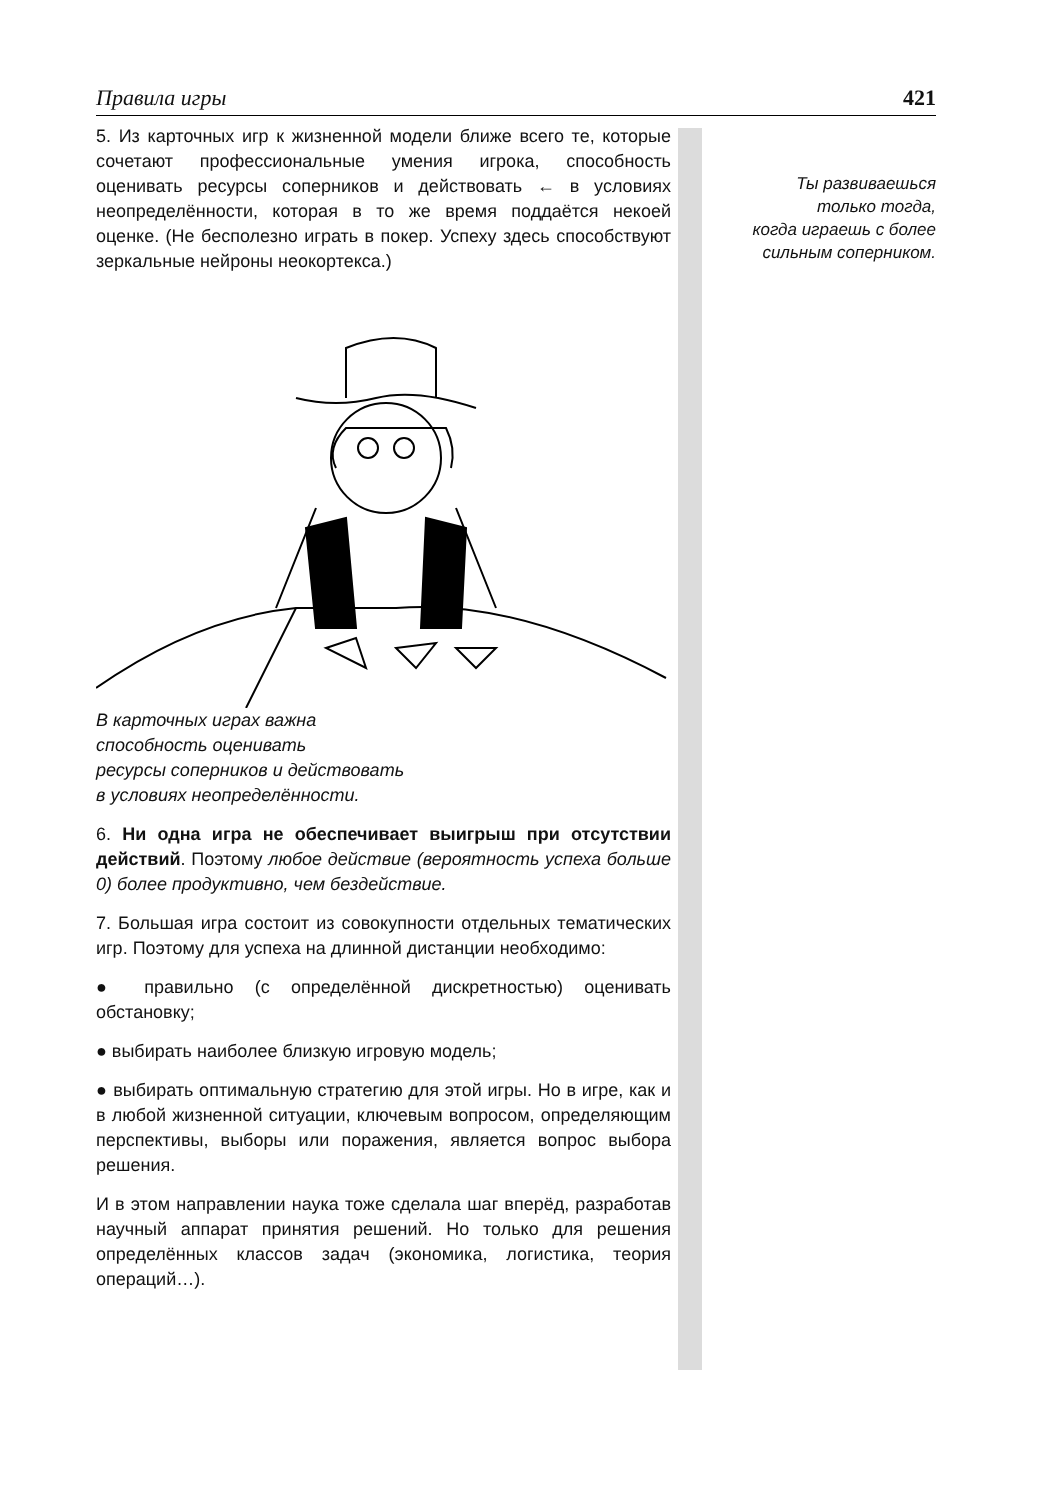Правила игры 421
5. Из карточных игр к жизненной модели ближе всего те, которые сочетают профессиональные умения игрока, способность оценивать ресурсы соперников и действовать ← в условиях неопределённости, которая в то же время поддаётся некоей оценке. (Не бесполезно играть в покер. Успеху здесь способствуют зеркальные нейроны неокортекса.)
В карточных играх важна
способность оценивать
ресурсы соперников и действовать
в условиях неопределённости.
6. Ни одна игра не обеспечивает выигрыш при отсутствии действий. Поэтому любое действие (вероятность успеха больше 0) более продуктивно, чем бездействие.
7. Большая игра состоит из совокупности отдельных тематических игр. Поэтому для успеха на длинной дистанции необходимо:
● правильно (с определённой дискретностью) оценивать обстановку;
● выбирать наиболее близкую игровую модель;
● выбирать оптимальную стратегию для этой игры. Но в игре, как и в любой жизненной ситуации, ключевым вопросом, определяющим перспективы, выборы или поражения, является вопрос выбора решения.
И в этом направлении наука тоже сделала шаг вперёд, разработав научный аппарат принятия решений. Но только для решения определённых классов задач (экономика, логистика, теория операций…).
Ты развиваешься
только тогда,
когда играешь с более
сильным соперником.